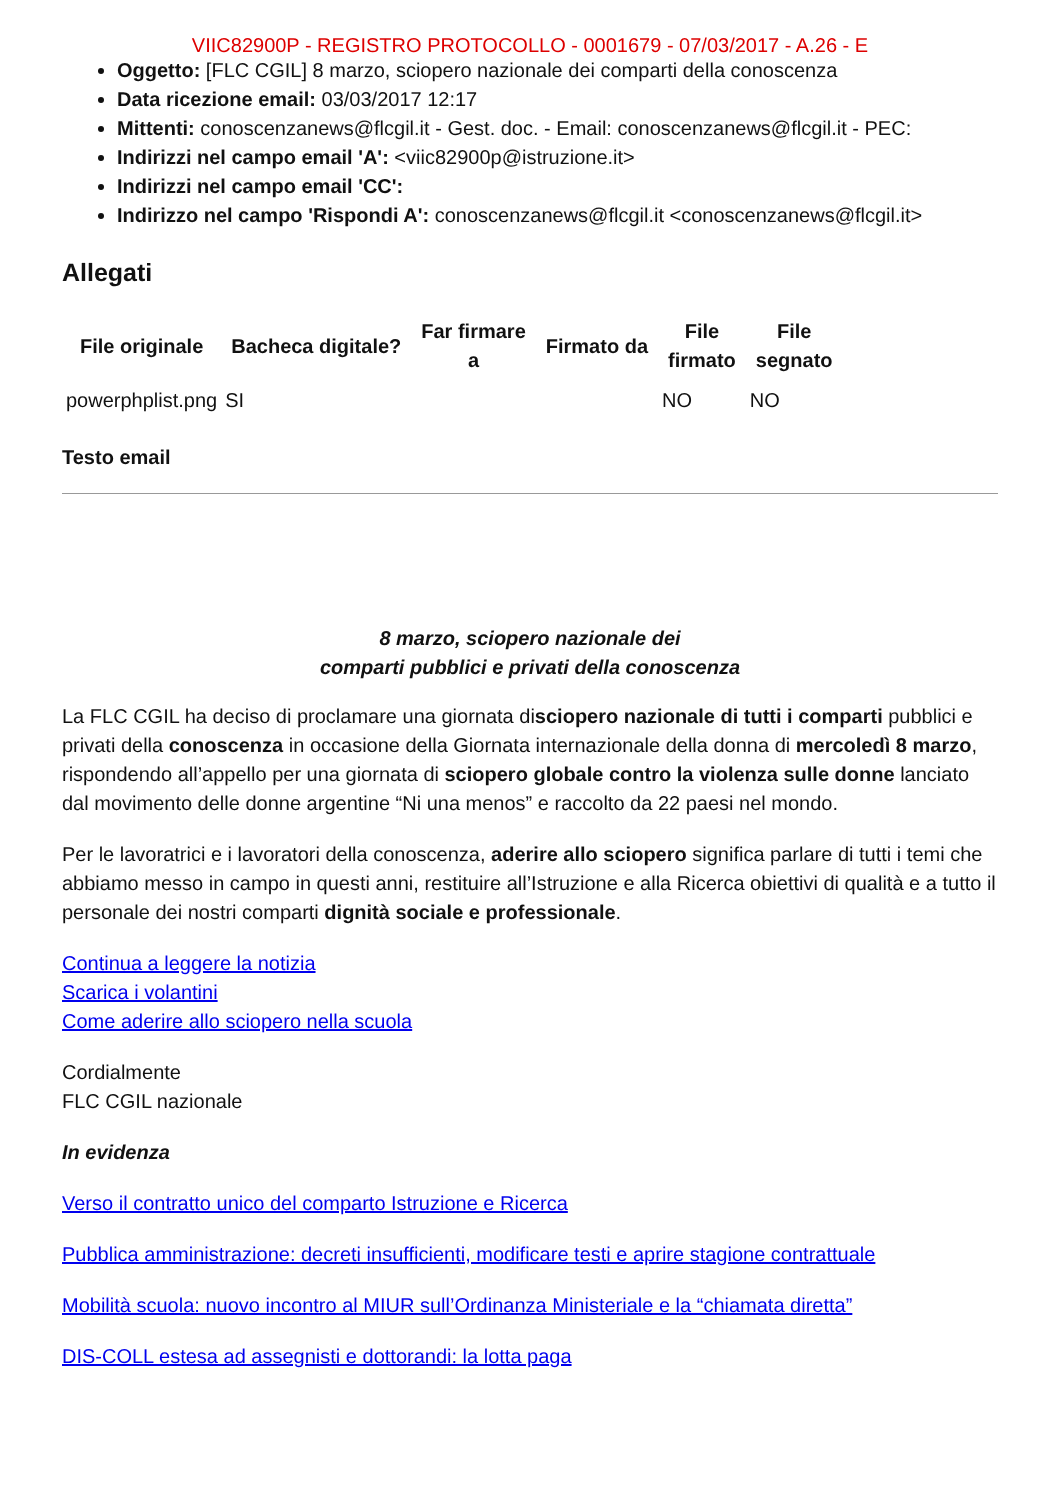VIIC82900P - REGISTRO PROTOCOLLO - 0001679 - 07/03/2017 - A.26 - E
Oggetto: [FLC CGIL] 8 marzo, sciopero nazionale dei comparti della conoscenza
Data ricezione email: 03/03/2017 12:17
Mittenti: conoscenzanews@flcgil.it - Gest. doc. - Email: conoscenzanews@flcgil.it - PEC:
Indirizzi nel campo email 'A': <viic82900p@istruzione.it>
Indirizzi nel campo email 'CC':
Indirizzo nel campo 'Rispondi A': conoscenzanews@flcgil.it <conoscenzanews@flcgil.it>
Allegati
| File originale | Bacheca digitale? | Far firmare a | Firmato da | File firmato | File segnato |
| --- | --- | --- | --- | --- | --- |
| powerphplist.png | SI | | | NO | NO |
Testo email
8 marzo, sciopero nazionale dei
comparti pubblici e privati della conoscenza
La FLC CGIL ha deciso di proclamare una giornata disciopero nazionale di tutti i comparti pubblici e privati della conoscenza in occasione della Giornata internazionale della donna di mercoledì 8 marzo, rispondendo all’appello per una giornata di sciopero globale contro la violenza sulle donne lanciato dal movimento delle donne argentine “Ni una menos” e raccolto da 22 paesi nel mondo.
Per le lavoratrici e i lavoratori della conoscenza, aderire allo sciopero significa parlare di tutti i temi che abbiamo messo in campo in questi anni, restituire all’Istruzione e alla Ricerca obiettivi di qualità e a tutto il personale dei nostri comparti dignità sociale e professionale.
Continua a leggere la notizia
Scarica i volantini
Come aderire allo sciopero nella scuola
Cordialmente
FLC CGIL nazionale
In evidenza
Verso il contratto unico del comparto Istruzione e Ricerca
Pubblica amministrazione: decreti insufficienti, modificare testi e aprire stagione contrattuale
Mobilità scuola: nuovo incontro al MIUR sull’Ordinanza Ministeriale e la “chiamata diretta”
DIS-COLL estesa ad assegnisti e dottorandi: la lotta paga